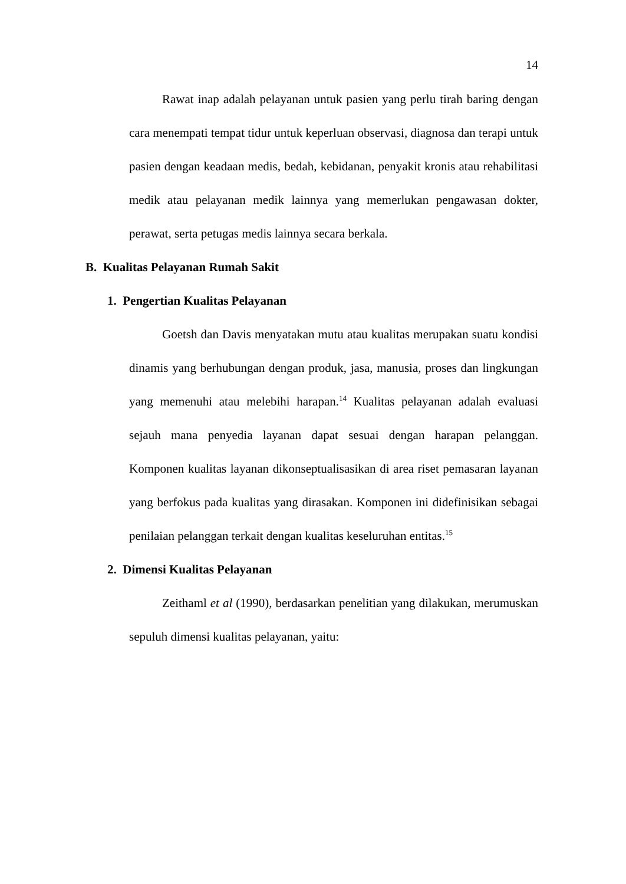14
Rawat inap adalah pelayanan untuk pasien yang perlu tirah baring dengan cara menempati tempat tidur untuk keperluan observasi, diagnosa dan terapi untuk pasien dengan keadaan medis, bedah, kebidanan, penyakit kronis atau rehabilitasi medik atau pelayanan medik lainnya yang memerlukan pengawasan dokter, perawat, serta petugas medis lainnya secara berkala.
B. Kualitas Pelayanan Rumah Sakit
1. Pengertian Kualitas Pelayanan
Goetsh dan Davis menyatakan mutu atau kualitas merupakan suatu kondisi dinamis yang berhubungan dengan produk, jasa, manusia, proses dan lingkungan yang memenuhi atau melebihi harapan.<sup>14</sup> Kualitas pelayanan adalah evaluasi sejauh mana penyedia layanan dapat sesuai dengan harapan pelanggan. Komponen kualitas layanan dikonseptualisasikan di area riset pemasaran layanan yang berfokus pada kualitas yang dirasakan. Komponen ini didefinisikan sebagai penilaian pelanggan terkait dengan kualitas keseluruhan entitas.<sup>15</sup>
2. Dimensi Kualitas Pelayanan
Zeithaml et al (1990), berdasarkan penelitian yang dilakukan, merumuskan sepuluh dimensi kualitas pelayanan, yaitu: